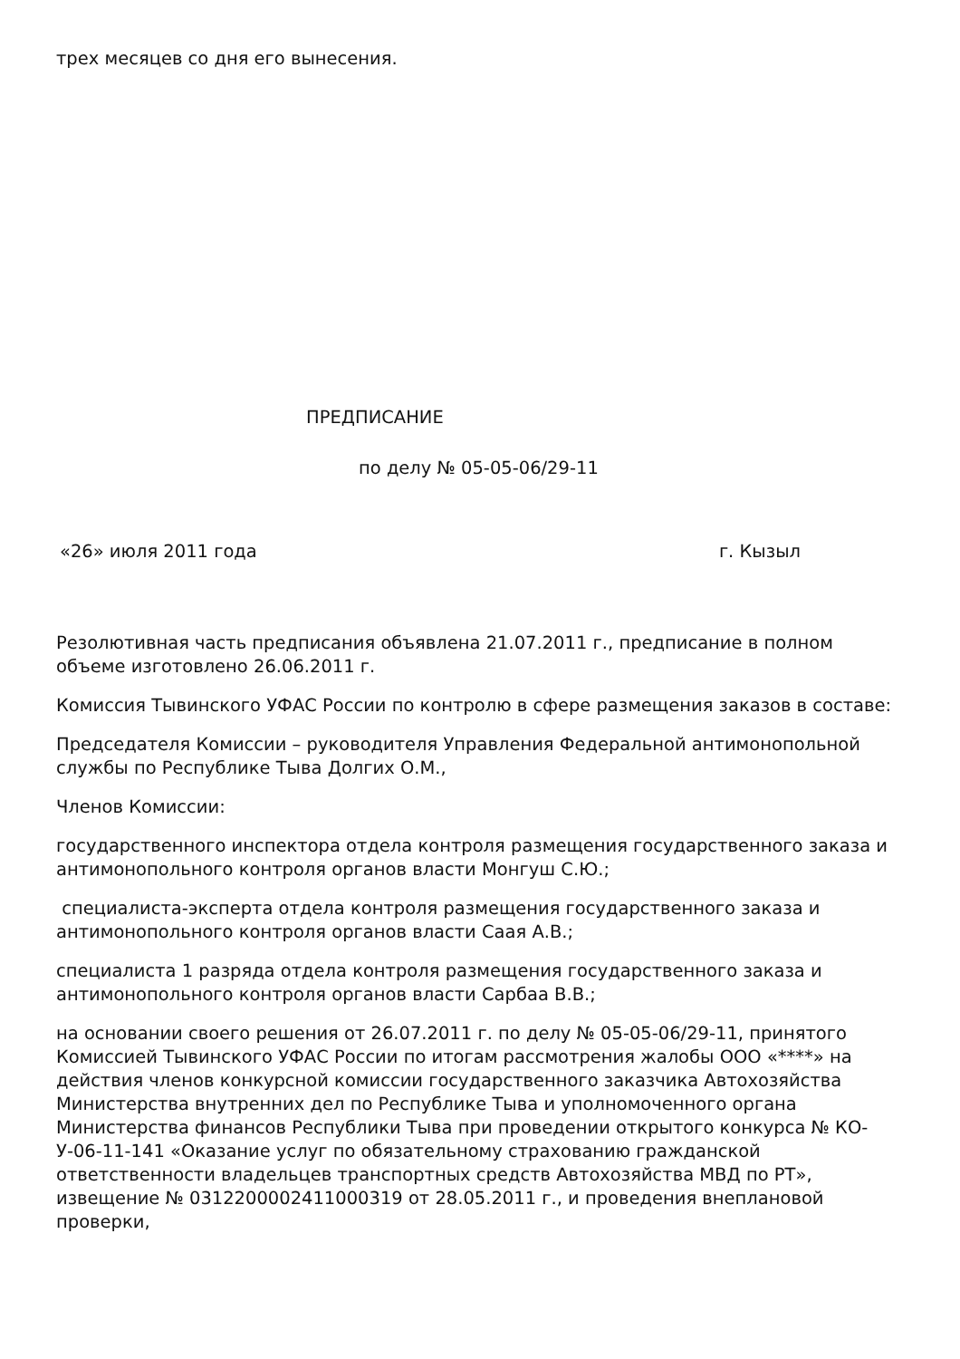трех месяцев со дня его вынесения.
ПРЕДПИСАНИЕ
по делу № 05-05-06/29-11
«26» июля 2011 года г. Кызыл
Резолютивная часть предписания объявлена 21.07.2011 г., предписание в полном объеме изготовлено 26.06.2011 г.
Комиссия Тывинского УФАС России по контролю в сфере размещения заказов в составе:
Председателя Комиссии – руководителя Управления Федеральной антимонопольной службы по Республике Тыва Долгих О.М.,
Членов Комиссии:
государственного инспектора отдела контроля размещения государственного заказа и антимонопольного контроля органов власти Монгуш С.Ю.;
специалиста-эксперта отдела контроля размещения государственного заказа и антимонопольного контроля органов власти Саая А.В.;
специалиста 1 разряда отдела контроля размещения государственного заказа и антимонопольного контроля органов власти Сарбаа В.В.;
на основании своего решения от 26.07.2011 г. по делу № 05-05-06/29-11, принятого Комиссией Тывинского УФАС России по итогам рассмотрения жалобы ООО «****» на действия членов конкурсной комиссии государственного заказчика Автохозяйства Министерства внутренних дел по Республике Тыва и уполномоченного органа Министерства финансов Республики Тыва при проведении открытого конкурса № КО-У-06-11-141 «Оказание услуг по обязательному страхованию гражданской ответственности владельцев транспортных средств Автохозяйства МВД по РТ», извещение № 0312200002411000319 от 28.05.2011 г., и проведения внеплановой проверки,